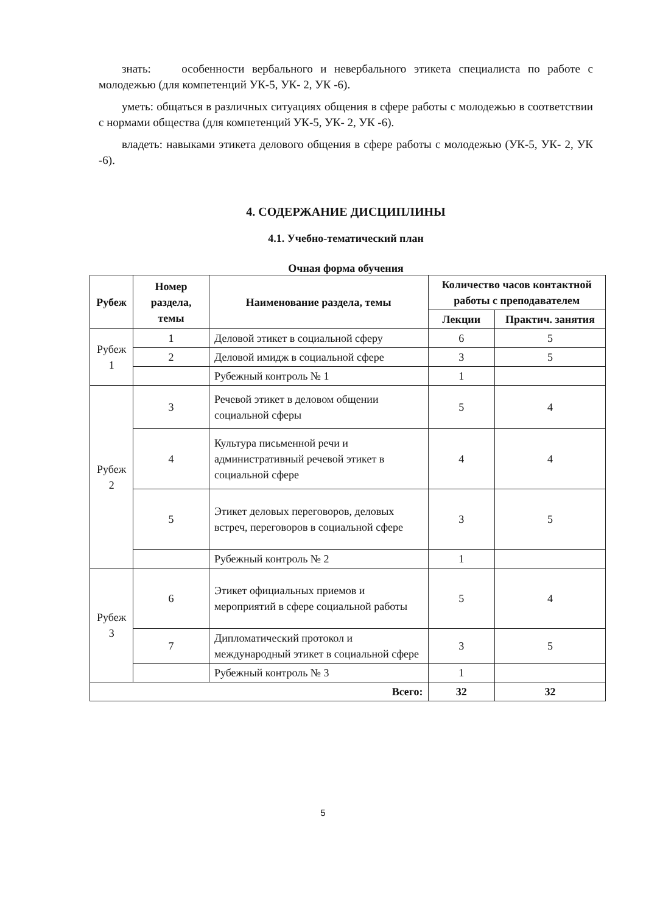знать: особенности вербального и невербального этикета специалиста по работе с молодежью (для компетенций УК-5, УК- 2, УК -6).
уметь: общаться в различных ситуациях общения в сфере работы с молодежью в соответствии с нормами общества (для компетенций УК-5, УК- 2, УК -6).
владеть: навыками этикета делового общения в сфере работы с молодежью (УК-5, УК- 2, УК -6).
4. СОДЕРЖАНИЕ ДИСЦИПЛИНЫ
4.1. Учебно-тематический план
Очная форма обучения
| Рубеж | Номер раздела, темы | Наименование раздела, темы | Количество часов контактной работы с преподавателем | |
| --- | --- | --- | --- | --- |
| | | | Лекции | Практич. занятия |
| Рубеж 1 | 1 | Деловой этикет в социальной сферу | 6 | 5 |
| | 2 | Деловой имидж в социальной сфере | 3 | 5 |
| | | Рубежный контроль № 1 | 1 | |
| Рубеж 2 | 3 | Речевой этикет в деловом общении социальной сферы | 5 | 4 |
| | 4 | Культура письменной речи и административный речевой этикет в социальной сфере | 4 | 4 |
| | 5 | Этикет деловых переговоров, деловых встреч, переговоров в социальной сфере | 3 | 5 |
| | | Рубежный контроль № 2 | 1 | |
| Рубеж 3 | 6 | Этикет официальных приемов и мероприятий в сфере социальной работы | 5 | 4 |
| | 7 | Дипломатический протокол и международный этикет в социальной сфере | 3 | 5 |
| | | Рубежный контроль № 3 | 1 | |
| Всего: | | | 32 | 32 |
5